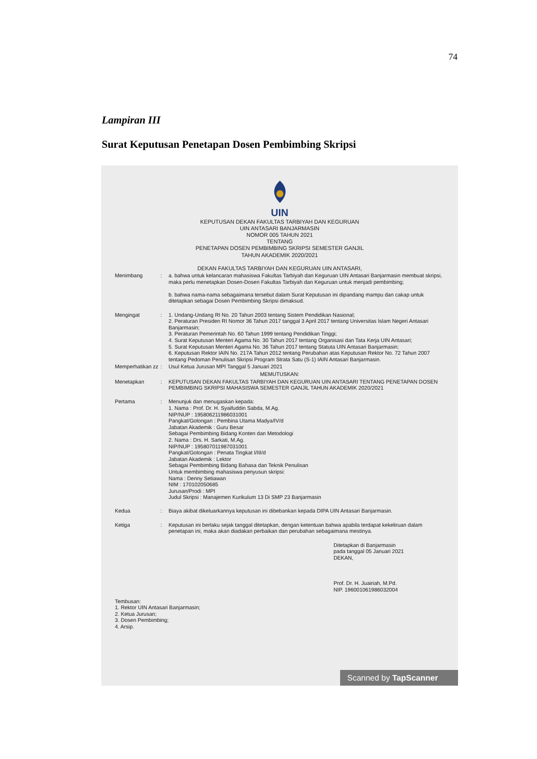74
Lampiran III
Surat Keputusan Penetapan Dosen Pembimbing Skripsi
UIN
KEPUTUSAN DEKAN FAKULTAS TARBIYAH DAN KEGURUAN
UIN ANTASARI BANJARMASIN
NOMOR 005 TAHUN 2021
TENTANG
PENETAPAN DOSEN PEMBIMBING SKRIPSI SEMESTER GANJIL
TAHUN AKADEMIK 2020/2021
DEKAN FAKULTAS TARBIYAH DAN KEGURUAN UIN ANTASARI,
| Menimbang | : | a. bahwa untuk kelancaran mahasiswa Fakultas Tarbiyah dan Keguruan UIN Antasari Banjarmasin membuat skripsi, maka perlu menetapkan Dosen-Dosen Fakultas Tarbiyah dan Keguruan untuk menjadi pembimbing; b. bahwa nama-nama sebagaimana tersebut dalam Surat Keputusan ini dipandang mampu dan cakap untuk ditetapkan sebagai Dosen Pembimbing Skripsi dimaksud. |
| Mengingat | : | 1. Undang-Undang RI No. 20 Tahun 2003 tentang Sistem Pendidikan Nasional; 2. Peraturan Presiden RI Nomor 36 Tahun 2017 tanggal 3 April 2017 tentang Universitas Islam Negeri Antasari Banjarmasin; 3. Peraturan Pemerintah No. 60 Tahun 1999 tentang Pendidikan Tinggi; 4. Surat Keputusan Menteri Agama No. 30 Tahun 2017 tentang Organisasi dan Tata Kerja UIN Antasari; 5. Surat Keputusan Menteri Agama No. 36 Tahun 2017 tentang Statuta UIN Antasari Banjarmasin; 6. Keputusan Rektor IAIN No. 217A Tahun 2012 tentang Perubahan atas Keputusan Rektor No. 72 Tahun 2007 tentang Pedoman Penulisan Skripsi Program Strata Satu (S-1) IAIN Antasari Banjarmasin. |
| Memperhatikan zz | : | Usul Ketua Jurusan MPI Tanggal 5 Januari 2021 |
| MEMUTUSKAN: | | |
| Menetapkan | : | KEPUTUSAN DEKAN FAKULTAS TARBIYAH DAN KEGURUAN UIN ANTASARI TENTANG PENETAPAN DOSEN PEMBIMBING SKRIPSI MAHASISWA SEMESTER GANJIL TAHUN AKADEMIK 2020/2021 |
| Pertama | : | Menunjuk dan menugaskan kepada: 1. Nama : Prof. Dr. H. Syaifuddin Sabda, M.Ag. NIP/NUP : 195806211986031001 Pangkat/Golongan : Pembina Utama Madya/IV/d Jabatan Akademik : Guru Besar Sebagai Pembimbing Bidang Konten dan Metodologi 2. Nama : Drs. H. Sarkati, M.Ag. NIP/NUP : 195807011987031001 Pangkat/Golongan : Penata Tingkat I/III/d Jabatan Akademik : Lektor Sebagai Pembimbing Bidang Bahasa dan Teknik Penulisan Untuk membimbing mahasiswa penyusun skripsi: Nama : Denny Setiawan NIM : 170102050685 Jurusan/Prodi : MPI Judul Skripsi : Manajemen Kurikulum 13 Di SMP 23 Banjarmasin |
| Kedua | : | Biaya akibat dikeluarkannya keputusan ini dibebankan kepada DIPA UIN Antasari Banjarmasin. |
| Ketiga | : | Keputusan ini berlaku sejak tanggal ditetapkan, dengan ketentuan bahwa apabila terdapat kekeliruan dalam penetapan ini, maka akan diadakan perbaikan dan perubahan sebagaimana mestinya. |
Ditetapkan di Banjarmasin
pada tanggal 05 Januari 2021
DEKAN,
Prof. Dr. H. Juairiah, M.Pd.
NIP. 196001061986032004
Tembusan:
1. Rektor UIN Antasari Banjarmasin;
2. Ketua Jurusan;
3. Dosen Pembimbing;
4. Arsip.
Scanned by TapScanner